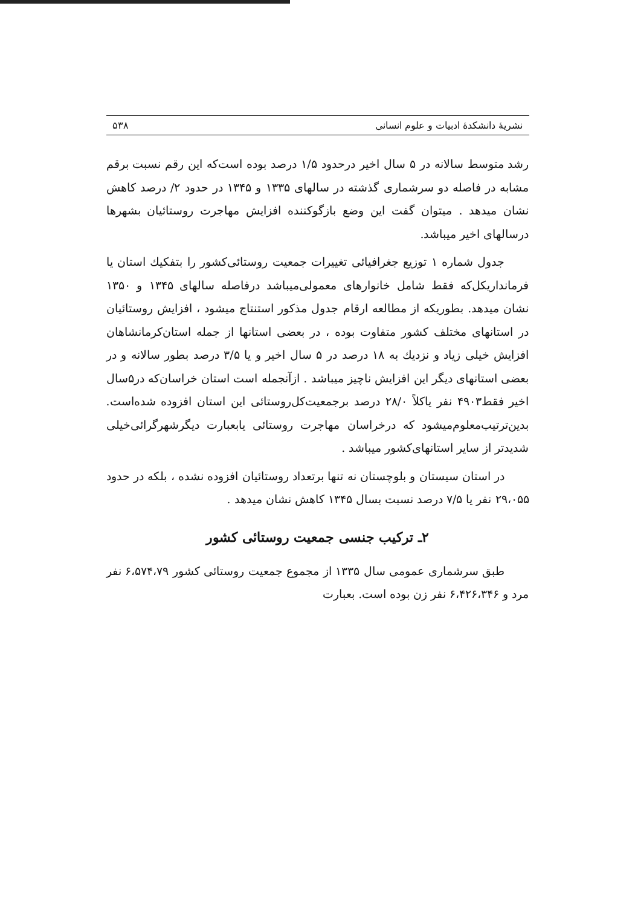نشریهٔ دانشکدهٔ ادبیات و علوم انسانی ۵۳۸
رشد متوسط سالانه در ۵ سال اخیر درحدود ۱/۵ درصد بوده است‌که این رقم نسبت برقم مشابه در فاصله دو سرشماری گذشته در سالهای ۱۳۳۵ و ۱۳۴۵ در حدود ۲/ درصد کاهش نشان میدهد . میتوان گفت این وضع بازگوکننده افزایش مهاجرت روستائیان بشهرها درسالهای اخیر میباشد.
جدول شماره ۱ توزیع جغرافیائی تغییرات جمعیت روستائی‌کشور را بتفکیك استان یا فرمانداریکل‌که فقط شامل خانوارهای معمولی‌میباشد درفاصله سالهای ۱۳۴۵ و ۱۳۵۰ نشان میدهد. بطوریکه از مطالعه ارقام جدول مذکور استنتاج میشود ، افزایش روستائیان در استانهای مختلف کشور متفاوت بوده ، در بعضی استانها از جمله استان‌کرمانشاهان افزایش خیلی زیاد و نزدیك به ۱۸ درصد در ۵ سال اخیر و یا ۳/۵ درصد بطور سالانه و در بعضی استانهای دیگر این افزایش ناچیز میباشد . ازآنجمله است استان خراسان‌که در۵سال اخیر فقط۴۹۰۳ نفر یاکلاً ۲۸/۰ درصد برجمعیت‌کل‌روستائی این استان افزوده شده‌است. بدین‌ترتیب‌معلوم‌میشود که درخراسان مهاجرت روستائی یابعبارت دیگرشهرگرائی‌خیلی شدیدتر از سایر استانهای‌کشور میباشد .
در استان سیستان و بلوچستان نه تنها برتعداد روستائیان افزوده نشده ، بلکه در حدود ۲۹،۰۵۵ نفر یا ۷/۵ درصد نسبت بسال ۱۳۴۵ کاهش نشان میدهد .
۲ـ ترکیب جنسی جمعیت روستائی کشور
طبق سرشماری عمومی سال ۱۳۳۵ از مجموع جمعیت روستائی کشور ۶،۵۷۴،۷۹ نفر مرد و ۶،۴۲۶،۳۴۶ نفر زن بوده است. بعبارت